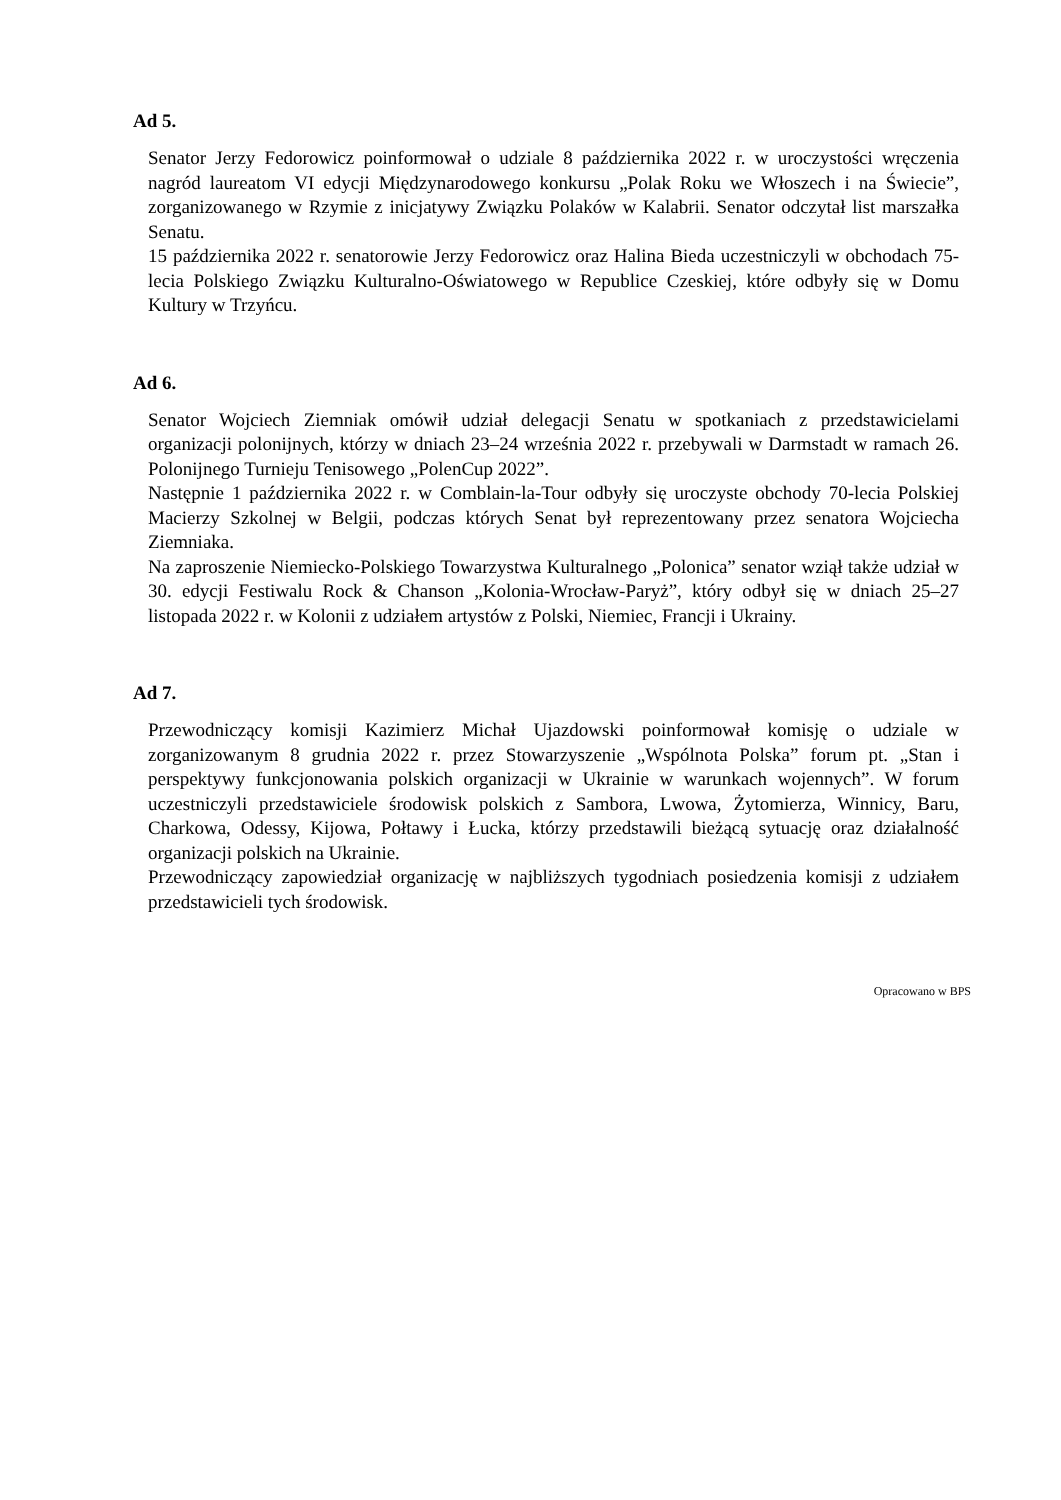Ad 5.
Senator Jerzy Fedorowicz poinformował o udziale 8 października 2022 r. w uroczystości wręczenia nagród laureatom VI edycji Międzynarodowego konkursu „Polak Roku we Włoszech i na Świecie”, zorganizowanego w Rzymie z inicjatywy Związku Polaków w Kalabrii. Senator odczytał list marszałka Senatu.
15 października 2022 r. senatorowie Jerzy Fedorowicz oraz Halina Bieda uczestniczyli w obchodach 75-lecia Polskiego Związku Kulturalno-Oświatowego w Republice Czeskiej, które odbyły się w Domu Kultury w Trzyńcu.
Ad 6.
Senator Wojciech Ziemniak omówił udział delegacji Senatu w spotkaniach z przedstawicielami organizacji polonijnych, którzy w dniach 23–24 września 2022 r. przebywali w Darmstadt w ramach 26. Polonijnego Turnieju Tenisowego „PolenCup 2022”.
Następnie 1 października 2022 r. w Comblain-la-Tour odbyły się uroczyste obchody 70-lecia Polskiej Macierzy Szkolnej w Belgii, podczas których Senat był reprezentowany przez senatora Wojciecha Ziemniaka.
Na zaproszenie Niemiecko-Polskiego Towarzystwa Kulturalnego „Polonica” senator wziął także udział w 30. edycji Festiwalu Rock & Chanson „Kolonia-Wrocław-Paryż”, który odbył się w dniach 25–27 listopada 2022 r. w Kolonii z udziałem artystów z Polski, Niemiec, Francji i Ukrainy.
Ad 7.
Przewodniczący komisji Kazimierz Michał Ujazdowski poinformował komisję o udziale w zorganizowanym 8 grudnia 2022 r. przez Stowarzyszenie „Wspólnota Polska” forum pt. „Stan i perspektywy funkcjonowania polskich organizacji w Ukrainie w warunkach wojennych”. W forum uczestniczyli przedstawiciele środowisk polskich z Sambora, Lwowa, Żytomierza, Winnicy, Baru, Charkowa, Odessy, Kijowa, Połtawy i Łucka, którzy przedstawili bieżącą sytuację oraz działalność organizacji polskich na Ukrainie.
Przewodniczący zapowiedział organizację w najbliższych tygodniach posiedzenia komisji z udziałem przedstawicieli tych środowisk.
Opracowano w BPS